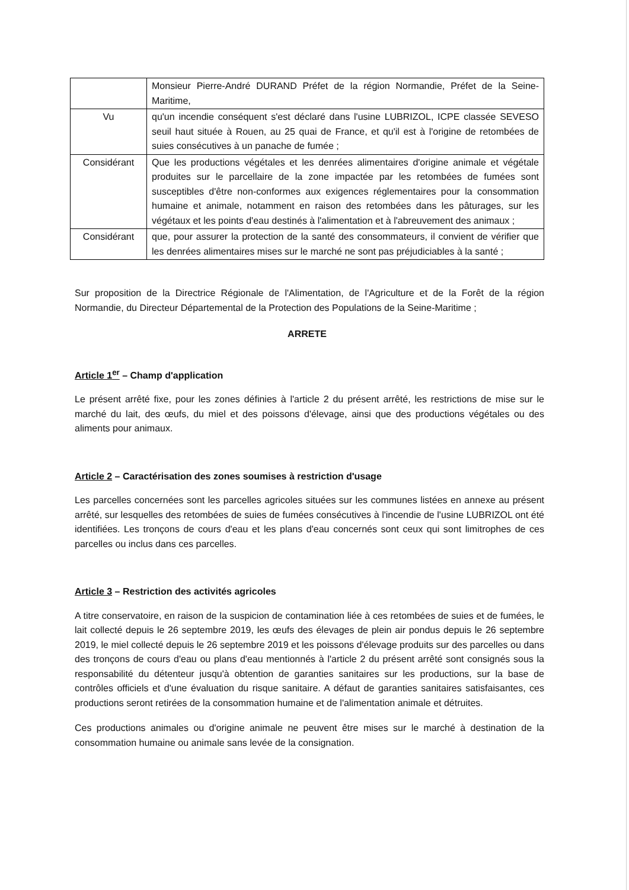| | Monsieur Pierre-André DURAND Préfet de la région Normandie, Préfet de la Seine-Maritime, |
| Vu | qu'un incendie conséquent s'est déclaré dans l'usine LUBRIZOL, ICPE classée SEVESO seuil haut située à Rouen, au 25 quai de France, et qu'il est à l'origine de retombées de suies consécutives à un panache de fumée ; |
| Considérant | Que les productions végétales et les denrées alimentaires d'origine animale et végétale produites sur le parcellaire de la zone impactée par les retombées de fumées sont susceptibles d'être non-conformes aux exigences réglementaires pour la consommation humaine et animale, notamment en raison des retombées dans les pâturages, sur les végétaux et les points d'eau destinés à l'alimentation et à l'abreuvement des animaux ; |
| Considérant | que, pour assurer la protection de la santé des consommateurs, il convient de vérifier que les denrées alimentaires mises sur le marché ne sont pas préjudiciables à la santé ; |
Sur proposition de la Directrice Régionale de l'Alimentation, de l'Agriculture et de la Forêt de la région Normandie, du Directeur Départemental de la Protection des Populations de la Seine-Maritime ;
ARRETE
Article 1<sup>er</sup> – Champ d'application
Le présent arrêté fixe, pour les zones définies à l'article 2 du présent arrêté, les restrictions de mise sur le marché du lait, des œufs, du miel et des poissons d'élevage, ainsi que des productions végétales ou des aliments pour animaux.
Article 2 – Caractérisation des zones soumises à restriction d'usage
Les parcelles concernées sont les parcelles agricoles situées sur les communes listées en annexe au présent arrêté, sur lesquelles des retombées de suies de fumées consécutives à l'incendie de l'usine LUBRIZOL ont été identifiées. Les tronçons de cours d'eau et les plans d'eau concernés sont ceux qui sont limitrophes de ces parcelles ou inclus dans ces parcelles.
Article 3 – Restriction des activités agricoles
A titre conservatoire, en raison de la suspicion de contamination liée à ces retombées de suies et de fumées, le lait collecté depuis le 26 septembre 2019, les œufs des élevages de plein air pondus depuis le 26 septembre 2019, le miel collecté depuis le 26 septembre 2019 et les poissons d'élevage produits sur des parcelles ou dans des tronçons de cours d'eau ou plans d'eau mentionnés à l'article 2 du présent arrêté sont consignés sous la responsabilité du détenteur jusqu'à obtention de garanties sanitaires sur les productions, sur la base de contrôles officiels et d'une évaluation du risque sanitaire. A défaut de garanties sanitaires satisfaisantes, ces productions seront retirées de la consommation humaine et de l'alimentation animale et détruites.
Ces productions animales ou d'origine animale ne peuvent être mises sur le marché à destination de la consommation humaine ou animale sans levée de la consignation.